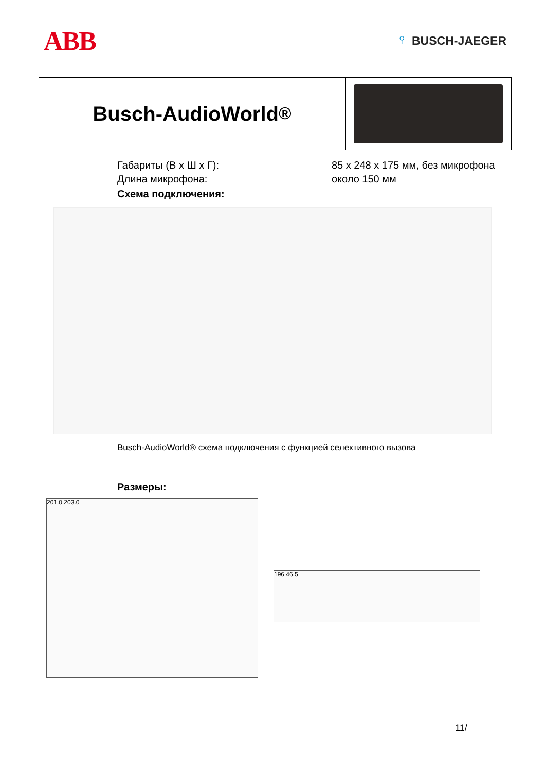ABB
♀ BUSCH-JAEGER
Busch-AudioWorld<sup>®</sup>
| Габариты (В x Ш x Г): | 85 x 248 x 175 мм, без микрофона |
| Длина микрофона: | около 150 мм |
Схема подключения:
Busch-AudioWorld® схема подключения с функцией селективного вызова
Размеры:
201.0 203.0
196 46,5
11/